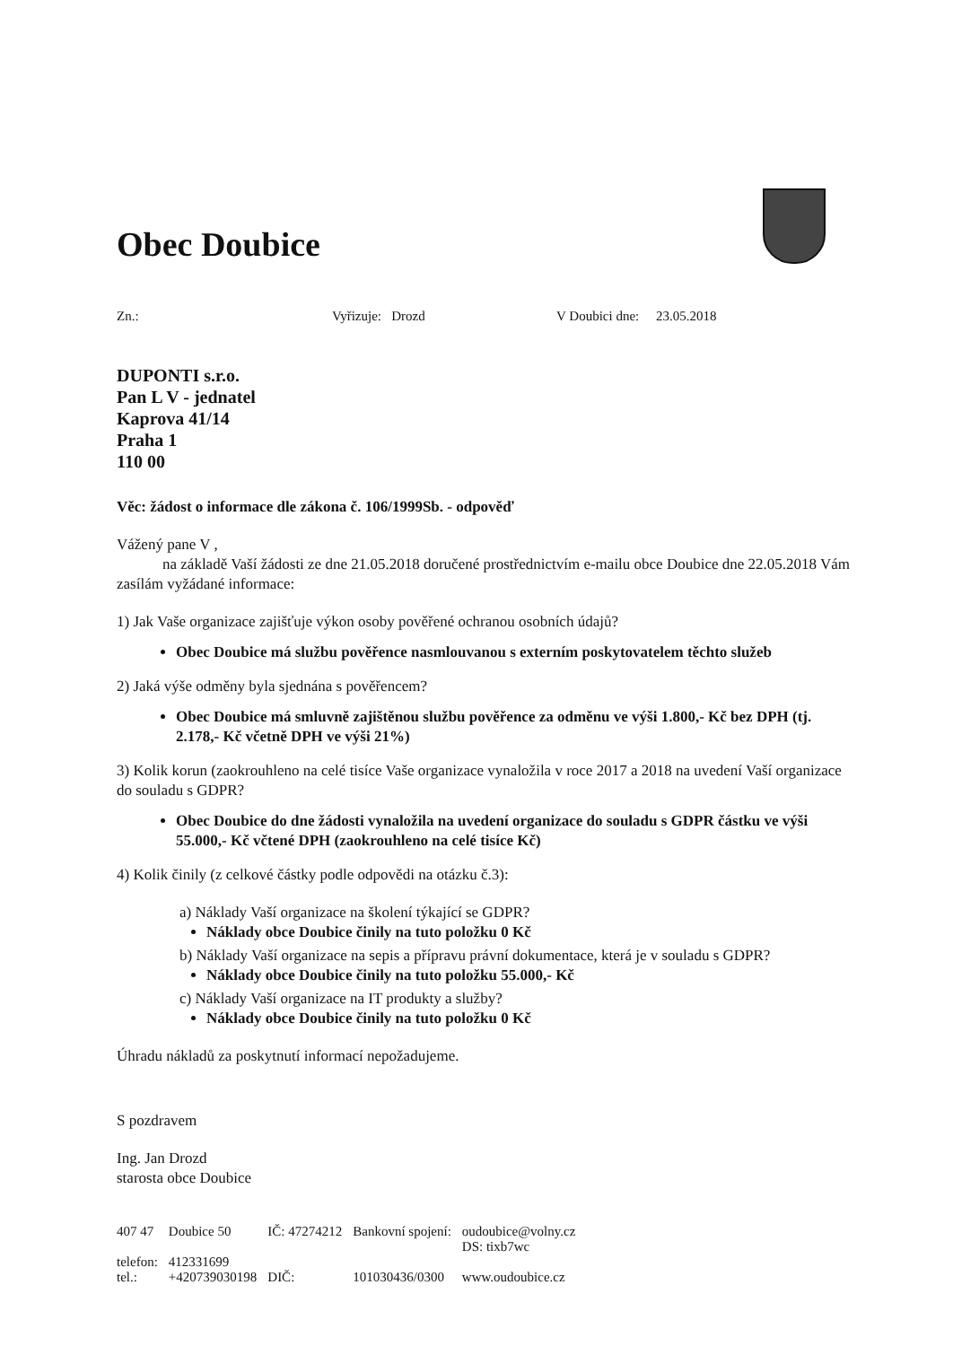Obec Doubice
Zn.: Vyřizuje: Drozd V Doubici dne: 23.05.2018
DUPONTI s.r.o.
Pan L V - jednatel
Kaprova 41/14
Praha 1
110 00
Věc: žádost o informace dle zákona č. 106/1999Sb. - odpověď
Vážený pane V ,
na základě Vaší žádosti ze dne 21.05.2018 doručené prostřednictvím e-mailu obce Doubice dne 22.05.2018 Vám zasílám vyžádané informace:
1) Jak Vaše organizace zajišťuje výkon osoby pověřené ochranou osobních údajů?
Obec Doubice má službu pověřence nasmlouvanou s externím poskytovatelem těchto služeb
2) Jaká výše odměny byla sjednána s pověřencem?
Obec Doubice má smluvně zajištěnou službu pověřence za odměnu ve výši 1.800,- Kč bez DPH (tj. 2.178,- Kč včetně DPH ve výši 21%)
3) Kolik korun (zaokrouhleno na celé tisíce Vaše organizace vynaložila v roce 2017 a 2018 na uvedení Vaší organizace do souladu s GDPR?
Obec Doubice do dne žádosti vynaložila na uvedení organizace do souladu s GDPR částku ve výši 55.000,- Kč včtené DPH (zaokrouhleno na celé tisíce Kč)
4) Kolik činily (z celkové částky podle odpovědi na otázku č.3):
a) Náklady Vaší organizace na školení týkající se GDPR?
Náklady obce Doubice činily na tuto položku 0 Kč
b) Náklady Vaší organizace na sepis a přípravu právní dokumentace, která je v souladu s GDPR?
Náklady obce Doubice činily na tuto položku 55.000,- Kč
c) Náklady Vaší organizace na IT produkty a služby?
Náklady obce Doubice činily na tuto položku 0 Kč
Úhradu nákladů za poskytnutí informací nepožadujeme.
S pozdravem
Ing. Jan Drozd
starosta obce Doubice
| 407 47 | Doubice 50 | IČ: 47274212 | Bankovní spojení: | oudoubice@volny.cz DS: tixb7wc |
| telefon: | 412331699 | | | |
| tel.: | +420739030198 | DIČ: | 101030436/0300 | www.oudoubice.cz |